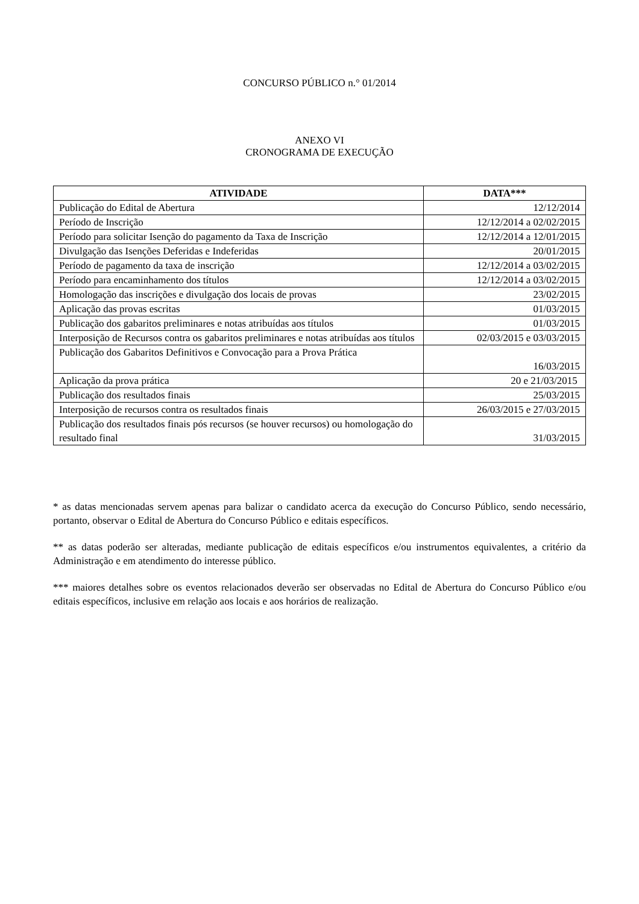CONCURSO PÚBLICO n.° 01/2014
ANEXO VI
CRONOGRAMA DE EXECUÇÃO
| ATIVIDADE | DATA*** |
| --- | --- |
| Publicação do Edital de Abertura | 12/12/2014 |
| Período de Inscrição | 12/12/2014 a 02/02/2015 |
| Período para solicitar Isenção do pagamento da Taxa de Inscrição | 12/12/2014 a 12/01/2015 |
| Divulgação das Isenções Deferidas e Indeferidas | 20/01/2015 |
| Período de pagamento da taxa de inscrição | 12/12/2014 a 03/02/2015 |
| Período para encaminhamento dos títulos | 12/12/2014 a 03/02/2015 |
| Homologação das inscrições e divulgação dos locais de provas | 23/02/2015 |
| Aplicação das provas escritas | 01/03/2015 |
| Publicação dos gabaritos preliminares e notas atribuídas aos títulos | 01/03/2015 |
| Interposição de Recursos contra os gabaritos preliminares e notas atribuídas aos títulos | 02/03/2015 e 03/03/2015 |
| Publicação dos Gabaritos Definitivos e Convocação para a Prova Prática | 16/03/2015 |
| Aplicação da prova prática | 20 e 21/03/2015 |
| Publicação dos resultados finais | 25/03/2015 |
| Interposição de recursos contra os resultados finais | 26/03/2015 e 27/03/2015 |
| Publicação dos resultados finais pós recursos (se houver recursos) ou homologação do resultado final | 31/03/2015 |
* as datas mencionadas servem apenas para balizar o candidato acerca da execução do Concurso Público, sendo necessário, portanto, observar o Edital de Abertura do Concurso Público e editais específicos.
** as datas poderão ser alteradas, mediante publicação de editais específicos e/ou instrumentos equivalentes, a critério da Administração e em atendimento do interesse público.
*** maiores detalhes sobre os eventos relacionados deverão ser observadas no Edital de Abertura do Concurso Público e/ou editais específicos, inclusive em relação aos locais e aos horários de realização.